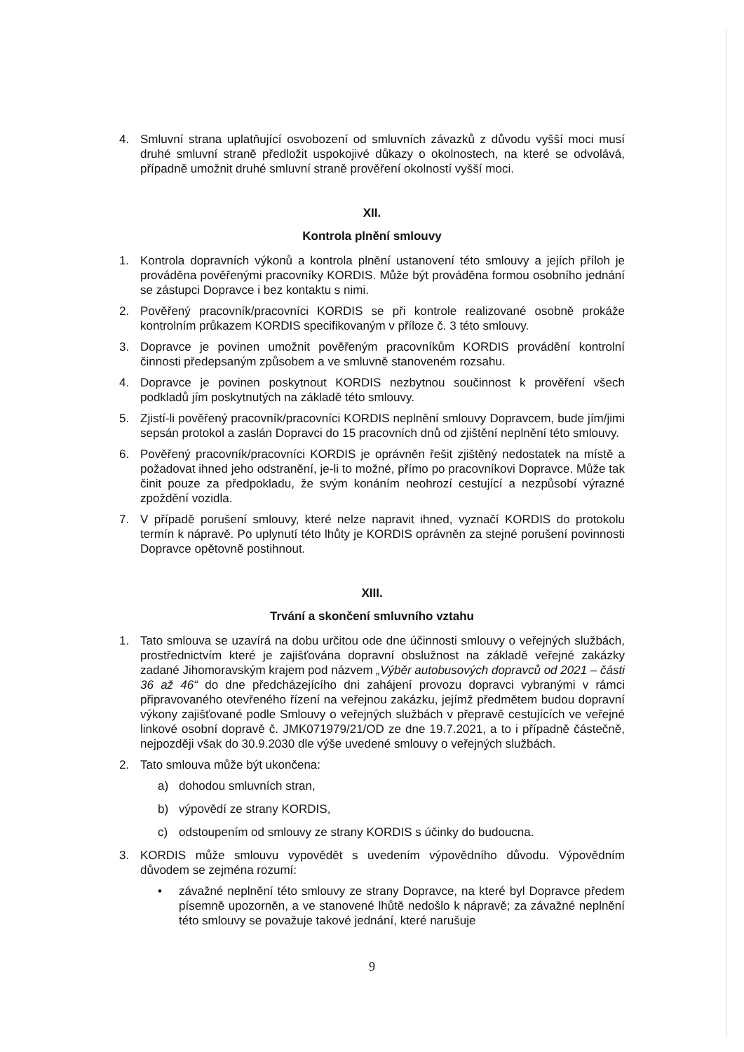4. Smluvní strana uplatňující osvobození od smluvních závazků z důvodu vyšší moci musí druhé smluvní straně předložit uspokojivé důkazy o okolnostech, na které se odvolává, případně umožnit druhé smluvní straně prověření okolností vyšší moci.
XII.
Kontrola plnění smlouvy
1. Kontrola dopravních výkonů a kontrola plnění ustanovení této smlouvy a jejích příloh je prováděna pověřenými pracovníky KORDIS. Může být prováděna formou osobního jednání se zástupci Dopravce i bez kontaktu s nimi.
2. Pověřený pracovník/pracovníci KORDIS se při kontrole realizované osobně prokáže kontrolním průkazem KORDIS specifikovaným v příloze č. 3 této smlouvy.
3. Dopravce je povinen umožnit pověřeným pracovníkům KORDIS provádění kontrolní činnosti předepsaným způsobem a ve smluvně stanoveném rozsahu.
4. Dopravce je povinen poskytnout KORDIS nezbytnou součinnost k prověření všech podkladů jím poskytnutých na základě této smlouvy.
5. Zjistí-li pověřený pracovník/pracovníci KORDIS neplnění smlouvy Dopravcem, bude jím/jimi sepsán protokol a zaslán Dopravci do 15 pracovních dnů od zjištění neplnění této smlouvy.
6. Pověřený pracovník/pracovníci KORDIS je oprávněn řešit zjištěný nedostatek na místě a požadovat ihned jeho odstranění, je-li to možné, přímo po pracovníkovi Dopravce. Může tak činit pouze za předpokladu, že svým konáním neohrozí cestující a nezpůsobí výrazné zpoždění vozidla.
7. V případě porušení smlouvy, které nelze napravit ihned, vyznačí KORDIS do protokolu termín k nápravě. Po uplynutí této lhůty je KORDIS oprávněn za stejné porušení povinnosti Dopravce opětovně postihnout.
XIII.
Trvání a skončení smluvního vztahu
1. Tato smlouva se uzavírá na dobu určitou ode dne účinnosti smlouvy o veřejných službách, prostřednictvím které je zajišťována dopravní obslužnost na základě veřejné zakázky zadané Jihomoravským krajem pod názvem „Výběr autobusových dopravců od 2021 – části 36 až 46“ do dne předcházejícího dni zahájení provozu dopravci vybranými v rámci připravovaného otevřeného řízení na veřejnou zakázku, jejímž předmětem budou dopravní výkony zajišťované podle Smlouvy o veřejných službách v přepravě cestujících ve veřejné linkové osobní dopravě č. JMK071979/21/OD ze dne 19.7.2021, a to i případně částečně, nejpozději však do 30.9.2030 dle výše uvedené smlouvy o veřejných službách.
2. Tato smlouva může být ukončena:
a) dohodou smluvních stran,
b) výpovědí ze strany KORDIS,
c) odstoupením od smlouvy ze strany KORDIS s účinky do budoucna.
3. KORDIS může smlouvu vypovědět s uvedením výpovědního důvodu. Výpovědním důvodem se zejména rozumí:
• závažné neplnění této smlouvy ze strany Dopravce, na které byl Dopravce předem písemně upozorněn, a ve stanovené lhůtě nedošlo k nápravě; za závažné neplnění této smlouvy se považuje takové jednání, které narušuje
9